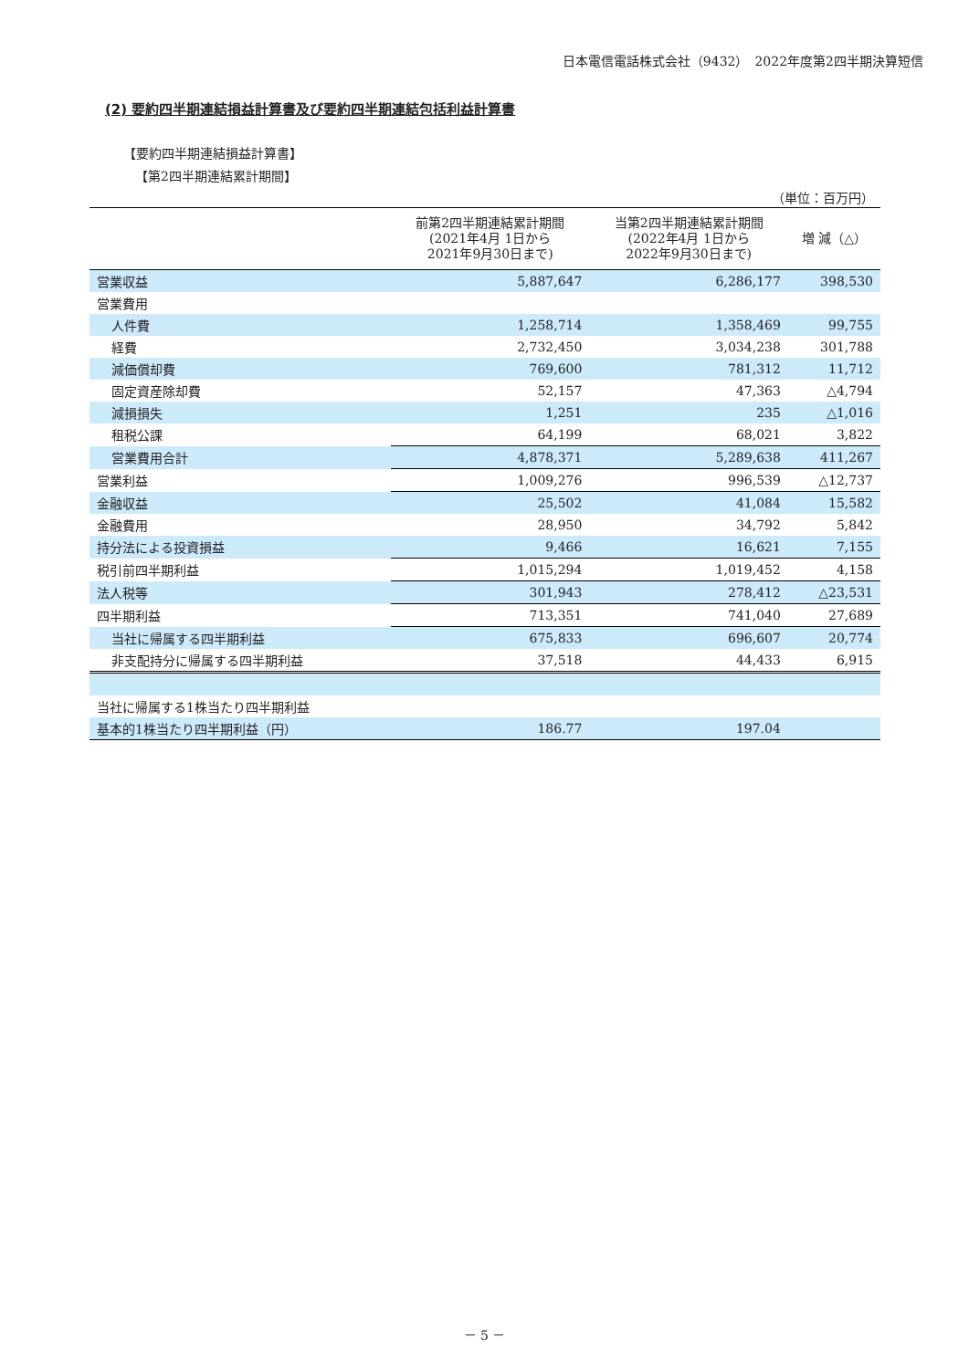日本電信電話株式会社（9432）　2022年度第2四半期決算短信
(2) 要約四半期連結損益計算書及び要約四半期連結包括利益計算書
【要約四半期連結損益計算書】
【第2四半期連結累計期間】
（単位：百万円）
| | 前第2四半期連結累計期間 (2021年4月 1日から 2021年9月30日まで) | 当第2四半期連結累計期間 (2022年4月 1日から 2022年9月30日まで) | 増 減（△） |
| --- | --- | --- | --- |
| 営業収益 | 5,887,647 | 6,286,177 | 398,530 |
| 営業費用 | | | |
| 人件費 | 1,258,714 | 1,358,469 | 99,755 |
| 経費 | 2,732,450 | 3,034,238 | 301,788 |
| 減価償却費 | 769,600 | 781,312 | 11,712 |
| 固定資産除却費 | 52,157 | 47,363 | △4,794 |
| 減損損失 | 1,251 | 235 | △1,016 |
| 租税公課 | 64,199 | 68,021 | 3,822 |
| 営業費用合計 | 4,878,371 | 5,289,638 | 411,267 |
| 営業利益 | 1,009,276 | 996,539 | △12,737 |
| 金融収益 | 25,502 | 41,084 | 15,582 |
| 金融費用 | 28,950 | 34,792 | 5,842 |
| 持分法による投資損益 | 9,466 | 16,621 | 7,155 |
| 税引前四半期利益 | 1,015,294 | 1,019,452 | 4,158 |
| 法人税等 | 301,943 | 278,412 | △23,531 |
| 四半期利益 | 713,351 | 741,040 | 27,689 |
| 当社に帰属する四半期利益 | 675,833 | 696,607 | 20,774 |
| 非支配持分に帰属する四半期利益 | 37,518 | 44,433 | 6,915 |
| 当社に帰属する1株当たり四半期利益 | | | |
| 基本的1株当たり四半期利益（円） | 186.77 | 197.04 | |
－ 5 －